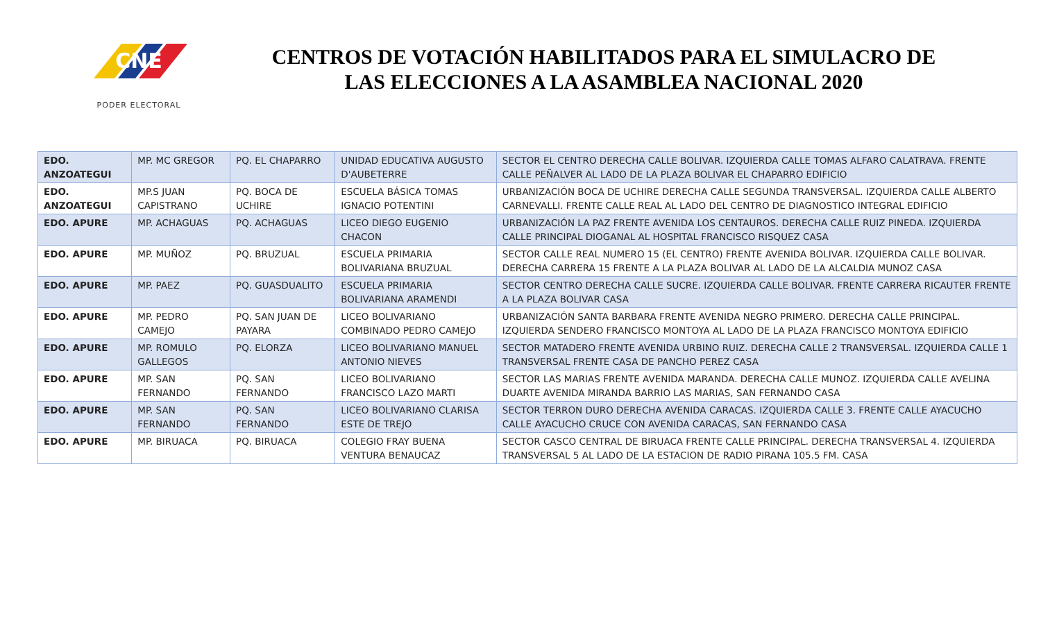CNE
PODER ELECTORAL
CENTROS DE VOTACIÓN HABILITADOS PARA EL SIMULACRO DE LAS ELECCIONES A LA ASAMBLEA NACIONAL 2020
| EDO. ANZOATEGUI | MP. MC GREGOR | PQ. EL CHAPARRO | UNIDAD EDUCATIVA AUGUSTO D'AUBETERRE | SECTOR EL CENTRO DERECHA CALLE BOLIVAR. IZQUIERDA CALLE TOMAS ALFARO CALATRAVA. FRENTE CALLE PEÑALVER AL LADO DE LA PLAZA BOLIVAR EL CHAPARRO EDIFICIO |
| EDO. ANZOATEGUI | MP.S JUAN CAPISTRANO | PQ. BOCA DE UCHIRE | ESCUELA BÁSICA TOMAS IGNACIO POTENTINI | URBANIZACIÓN BOCA DE UCHIRE DERECHA CALLE SEGUNDA TRANSVERSAL. IZQUIERDA CALLE ALBERTO CARNEVALLI. FRENTE CALLE REAL AL LADO DEL CENTRO DE DIAGNOSTICO INTEGRAL EDIFICIO |
| EDO. APURE | MP. ACHAGUAS | PQ. ACHAGUAS | LICEO DIEGO EUGENIO CHACON | URBANIZACIÓN LA PAZ FRENTE AVENIDA LOS CENTAUROS. DERECHA CALLE RUIZ PINEDA. IZQUIERDA CALLE PRINCIPAL DIOGANAL AL HOSPITAL FRANCISCO RISQUEZ CASA |
| EDO. APURE | MP. MUÑOZ | PQ. BRUZUAL | ESCUELA PRIMARIA BOLIVARIANA BRUZUAL | SECTOR CALLE REAL NUMERO 15 (EL CENTRO) FRENTE AVENIDA BOLIVAR. IZQUIERDA CALLE BOLIVAR. DERECHA CARRERA 15 FRENTE A LA PLAZA BOLIVAR AL LADO DE LA ALCALDIA MUNOZ CASA |
| EDO. APURE | MP. PAEZ | PQ. GUASDUALITO | ESCUELA PRIMARIA BOLIVARIANA ARAMENDI | SECTOR CENTRO DERECHA CALLE SUCRE. IZQUIERDA CALLE BOLIVAR. FRENTE CARRERA RICAUTER FRENTE A LA PLAZA BOLIVAR CASA |
| EDO. APURE | MP. PEDRO CAMEJO | PQ. SAN JUAN DE PAYARA | LICEO BOLIVARIANO COMBINADO PEDRO CAMEJO | URBANIZACIÓN SANTA BARBARA FRENTE AVENIDA NEGRO PRIMERO. DERECHA CALLE PRINCIPAL. IZQUIERDA SENDERO FRANCISCO MONTOYA AL LADO DE LA PLAZA FRANCISCO MONTOYA EDIFICIO |
| EDO. APURE | MP. ROMULO GALLEGOS | PQ. ELORZA | LICEO BOLIVARIANO MANUEL ANTONIO NIEVES | SECTOR MATADERO FRENTE AVENIDA URBINO RUIZ. DERECHA CALLE 2 TRANSVERSAL. IZQUIERDA CALLE 1 TRANSVERSAL FRENTE CASA DE PANCHO PEREZ CASA |
| EDO. APURE | MP. SAN FERNANDO | PQ. SAN FERNANDO | LICEO BOLIVARIANO FRANCISCO LAZO MARTI | SECTOR LAS MARIAS FRENTE AVENIDA MARANDA. DERECHA CALLE MUNOZ. IZQUIERDA CALLE AVELINA DUARTE AVENIDA MIRANDA BARRIO LAS MARIAS, SAN FERNANDO CASA |
| EDO. APURE | MP. SAN FERNANDO | PQ. SAN FERNANDO | LICEO BOLIVARIANO CLARISA ESTE DE TREJO | SECTOR TERRON DURO DERECHA AVENIDA CARACAS. IZQUIERDA CALLE 3. FRENTE CALLE AYACUCHO CALLE AYACUCHO CRUCE CON AVENIDA CARACAS, SAN FERNANDO CASA |
| EDO. APURE | MP. BIRUACA | PQ. BIRUACA | COLEGIO FRAY BUENA VENTURA BENAUCAZ | SECTOR CASCO CENTRAL DE BIRUACA FRENTE CALLE PRINCIPAL. DERECHA TRANSVERSAL 4. IZQUIERDA TRANSVERSAL 5 AL LADO DE LA ESTACION DE RADIO PIRANA 105.5 FM. CASA |